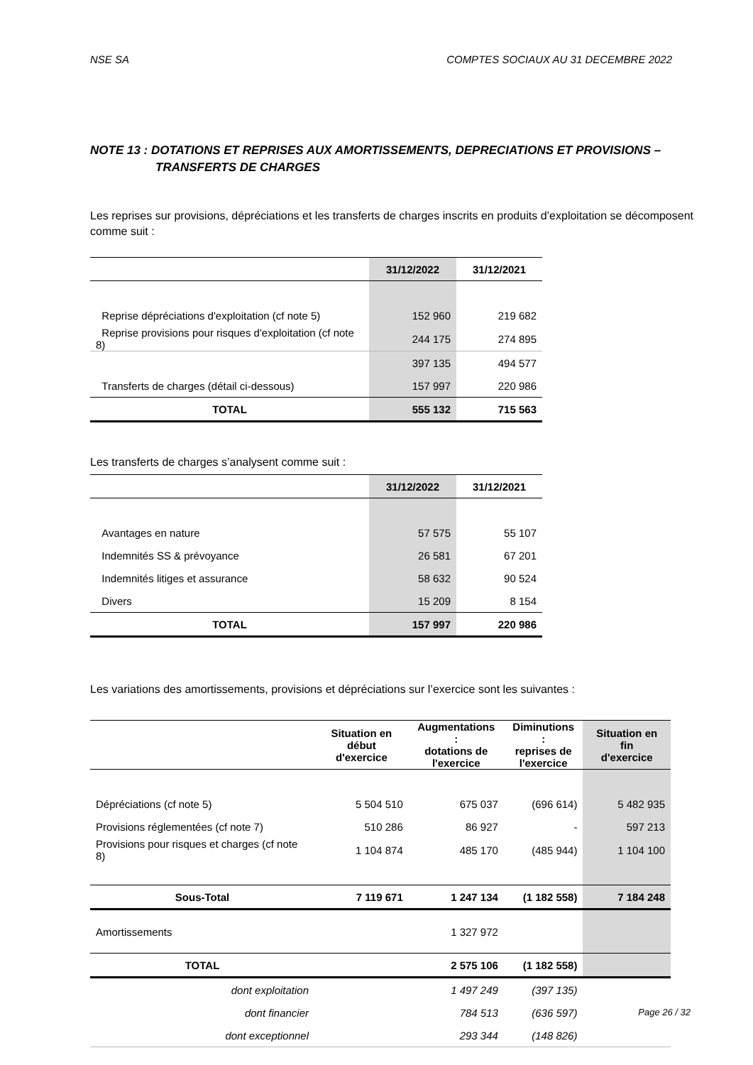NSE SA COMPTES SOCIAUX AU 31 DECEMBRE 2022
NOTE 13 : DOTATIONS ET REPRISES AUX AMORTISSEMENTS, DEPRECIATIONS ET PROVISIONS –
TRANSFERTS DE CHARGES
Les reprises sur provisions, dépréciations et les transferts de charges inscrits en produits d’exploitation se décomposent comme suit :
| | 31/12/2022 | 31/12/2021 |
| --- | --- | --- |
| Reprise dépréciations d'exploitation (cf note 5) | 152 960 | 219 682 |
| Reprise provisions pour risques d'exploitation (cf note 8) | 244 175 | 274 895 |
| | 397 135 | 494 577 |
| Transferts de charges (détail ci-dessous) | 157 997 | 220 986 |
| TOTAL | 555 132 | 715 563 |
Les transferts de charges s’analysent comme suit :
| | 31/12/2022 | 31/12/2021 |
| --- | --- | --- |
| Avantages en nature | 57 575 | 55 107 |
| Indemnités SS & prévoyance | 26 581 | 67 201 |
| Indemnités litiges et assurance | 58 632 | 90 524 |
| Divers | 15 209 | 8 154 |
| TOTAL | 157 997 | 220 986 |
Les variations des amortissements, provisions et dépréciations sur l’exercice sont les suivantes :
| | Situation en début d'exercice | Augmentations : dotations de l'exercice | Diminutions : reprises de l'exercice | Situation en fin d'exercice |
| --- | --- | --- | --- | --- |
| Dépréciations (cf note 5) | 5 504 510 | 675 037 | (696 614) | 5 482 935 |
| Provisions réglementées (cf note 7) | 510 286 | 86 927 | - | 597 213 |
| Provisions pour risques et charges (cf note 8) | 1 104 874 | 485 170 | (485 944) | 1 104 100 |
| Sous-Total | 7 119 671 | 1 247 134 | (1 182 558) | 7 184 248 |
| Amortissements | | 1 327 972 | | |
| TOTAL | | 2 575 106 | (1 182 558) | |
| dont exploitation | | 1 497 249 | (397 135) | |
| dont financier | | 784 513 | (636 597) | |
| dont exceptionnel | | 293 344 | (148 826) | |
Page 26 / 32